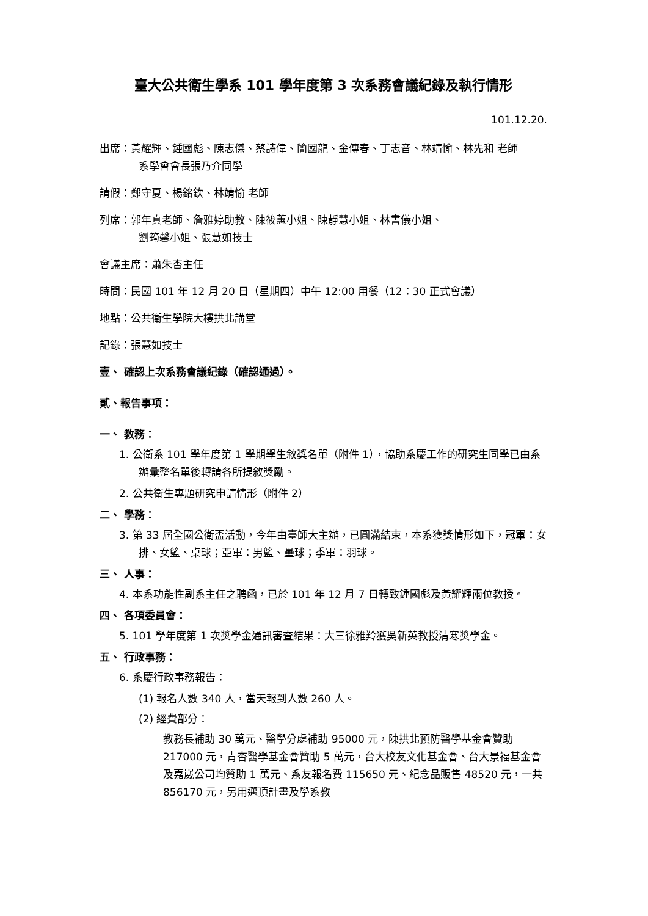臺大公共衛生學系 101 學年度第 3 次系務會議紀錄及執行情形
101.12.20.
出席：黃耀輝、鍾國彪、陳志傑、蔡詩偉、簡國龍、金傳春、丁志音、林靖愉、林先和 老師
系學會會長張乃介同學
請假：鄭守夏、楊銘欽、林靖愉 老師
列席：郭年真老師、詹雅婷助教、陳筱蕙小姐、陳靜慧小姐、林書儀小姐、
劉筠馨小姐、張慧如技士
會議主席：蕭朱杏主任
時間：民國 101 年 12 月 20 日（星期四）中午 12:00 用餐（12：30 正式會議）
地點：公共衛生學院大樓拱北講堂
記錄：張慧如技士
壹、 確認上次系務會議紀錄（確認通過）。
貳、報告事項：
一、 教務：
1. 公衛系 101 學年度第 1 學期學生敘獎名單（附件 1），協助系慶工作的研究生同學已由系辦彙整名單後轉請各所提敘獎勵。
2. 公共衛生專題研究申請情形（附件 2）
二、 學務：
3. 第 33 屆全國公衛盃活動，今年由臺師大主辦，已圓滿結束，本系獲獎情形如下，冠軍：女排、女籃、桌球；亞軍：男籃、壘球；季軍：羽球。
三、 人事：
4. 本系功能性副系主任之聘函，已於 101 年 12 月 7 日轉致鍾國彪及黃耀輝兩位教授。
四、 各項委員會：
5. 101 學年度第 1 次獎學金通訊審查結果：大三徐雅羚獲吳新英教授清寒獎學金。
五、 行政事務：
6. 系慶行政事務報告：
(1) 報名人數 340 人，當天報到人數 260 人。
(2) 經費部分：
教務長補助 30 萬元、醫學分處補助 95000 元，陳拱北預防醫學基金會贊助 217000 元，青杏醫學基金會贊助 5 萬元，台大校友文化基金會、台大景福基金會及嘉崴公司均贊助 1 萬元、系友報名費 115650 元、紀念品販售 48520 元，一共 856170 元，另用邁頂計畫及學系教